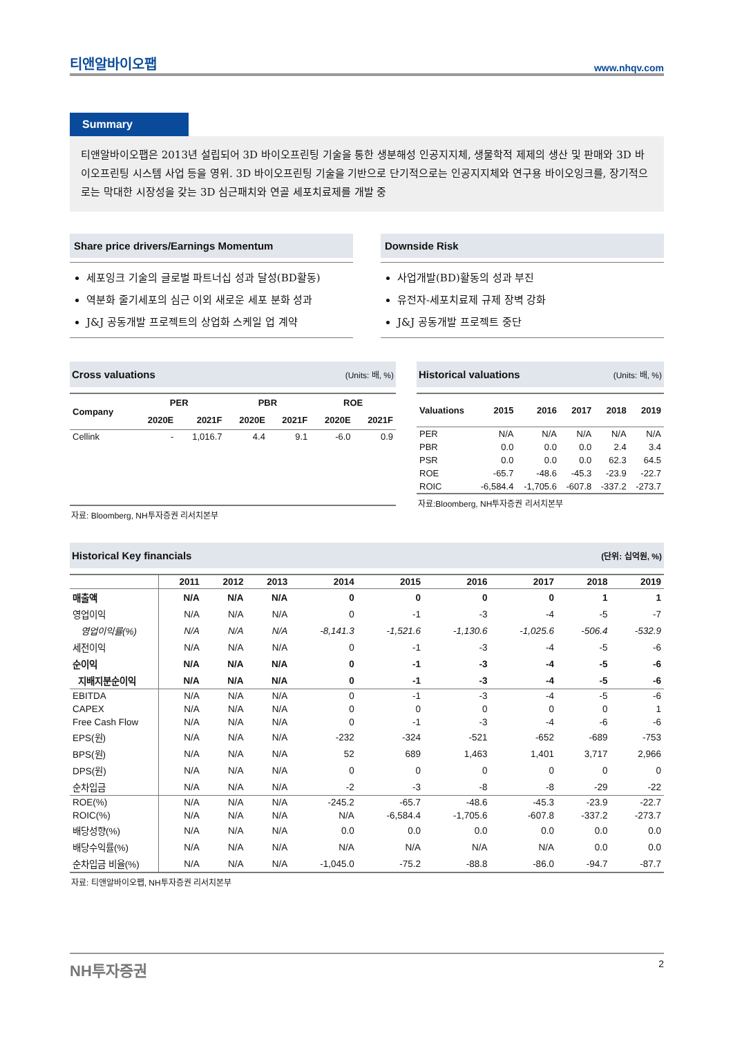티앤알바이오팹 www.nhqv.com
Summary
티앤알바이오팹은 2013년 설립되어 3D 바이오프린팅 기술을 통한 생분해성 인공지지체, 생물학적 제제의 생산 및 판매와 3D 바이오프린팅 시스템 사업 등을 영위. 3D 바이오프린팅 기술을 기반으로 단기적으로는 인공지지체와 연구용 바이오잉크를, 장기적으로는 막대한 시장성을 갖는 3D 심근패치와 연골 세포치료제를 개발 중
Share price drivers/Earnings Momentum
세포잉크 기술의 글로벌 파트너십 성과 달성(BD활동)
역분화 줄기세포의 심근 이외 새로운 세포 분화 성과
J&J 공동개발 프로젝트의 상업화 스케일 업 계약
Downside Risk
사업개발(BD)활동의 성과 부진
유전자-세포치료제 규제 장벽 강화
J&J 공동개발 프로젝트 중단
Cross valuations (Units: 배, %)
| Company | PER | | PBR | | ROE | |
| --- | --- | --- | --- | --- | --- | --- |
| | 2020E | 2021F | 2020E | 2021F | 2020E | 2021F |
| Cellink | - | 1,016.7 | 4.4 | 9.1 | -6.0 | 0.9 |
자료: Bloomberg, NH투자증권 리서치본부
Historical valuations (Units: 배, %)
| Valuations | 2015 | 2016 | 2017 | 2018 | 2019 |
| --- | --- | --- | --- | --- | --- |
| PER | N/A | N/A | N/A | N/A | N/A |
| PBR | 0.0 | 0.0 | 0.0 | 2.4 | 3.4 |
| PSR | 0.0 | 0.0 | 0.0 | 62.3 | 64.5 |
| ROE | -65.7 | -48.6 | -45.3 | -23.9 | -22.7 |
| ROIC | -6,584.4 | -1,705.6 | -607.8 | -337.2 | -273.7 |
자료:Bloomberg, NH투자증권 리서치본부
Historical Key financials (단위: 십억원, %)
| | 2011 | 2012 | 2013 | 2014 | 2015 | 2016 | 2017 | 2018 | 2019 |
| --- | --- | --- | --- | --- | --- | --- | --- | --- | --- |
| 매출액 | N/A | N/A | N/A | 0 | 0 | 0 | 0 | 1 | 1 |
| 영업이익 | N/A | N/A | N/A | 0 | -1 | -3 | -4 | -5 | -7 |
| 영업이익률(%) | N/A | N/A | N/A | -8,141.3 | -1,521.6 | -1,130.6 | -1,025.6 | -506.4 | -532.9 |
| 세전이익 | N/A | N/A | N/A | 0 | -1 | -3 | -4 | -5 | -6 |
| 순이익 | N/A | N/A | N/A | 0 | -1 | -3 | -4 | -5 | -6 |
| 지배지분순이익 | N/A | N/A | N/A | 0 | -1 | -3 | -4 | -5 | -6 |
| EBITDA | N/A | N/A | N/A | 0 | -1 | -3 | -4 | -5 | -6 |
| CAPEX | N/A | N/A | N/A | 0 | 0 | 0 | 0 | 0 | 1 |
| Free Cash Flow | N/A | N/A | N/A | 0 | -1 | -3 | -4 | -6 | -6 |
| EPS(원) | N/A | N/A | N/A | -232 | -324 | -521 | -652 | -689 | -753 |
| BPS(원) | N/A | N/A | N/A | 52 | 689 | 1,463 | 1,401 | 3,717 | 2,966 |
| DPS(원) | N/A | N/A | N/A | 0 | 0 | 0 | 0 | 0 | 0 |
| 순차입금 | N/A | N/A | N/A | -2 | -3 | -8 | -8 | -29 | -22 |
| ROE(%) | N/A | N/A | N/A | -245.2 | -65.7 | -48.6 | -45.3 | -23.9 | -22.7 |
| ROIC(%) | N/A | N/A | N/A | N/A | -6,584.4 | -1,705.6 | -607.8 | -337.2 | -273.7 |
| 배당성향(%) | N/A | N/A | N/A | 0.0 | 0.0 | 0.0 | 0.0 | 0.0 | 0.0 |
| 배당수익률(%) | N/A | N/A | N/A | N/A | N/A | N/A | N/A | 0.0 | 0.0 |
| 순차입금 비율(%) | N/A | N/A | N/A | -1,045.0 | -75.2 | -88.8 | -86.0 | -94.7 | -87.7 |
자료: 티앤알바이오팹, NH투자증권 리서치본부
NH투자증권 2